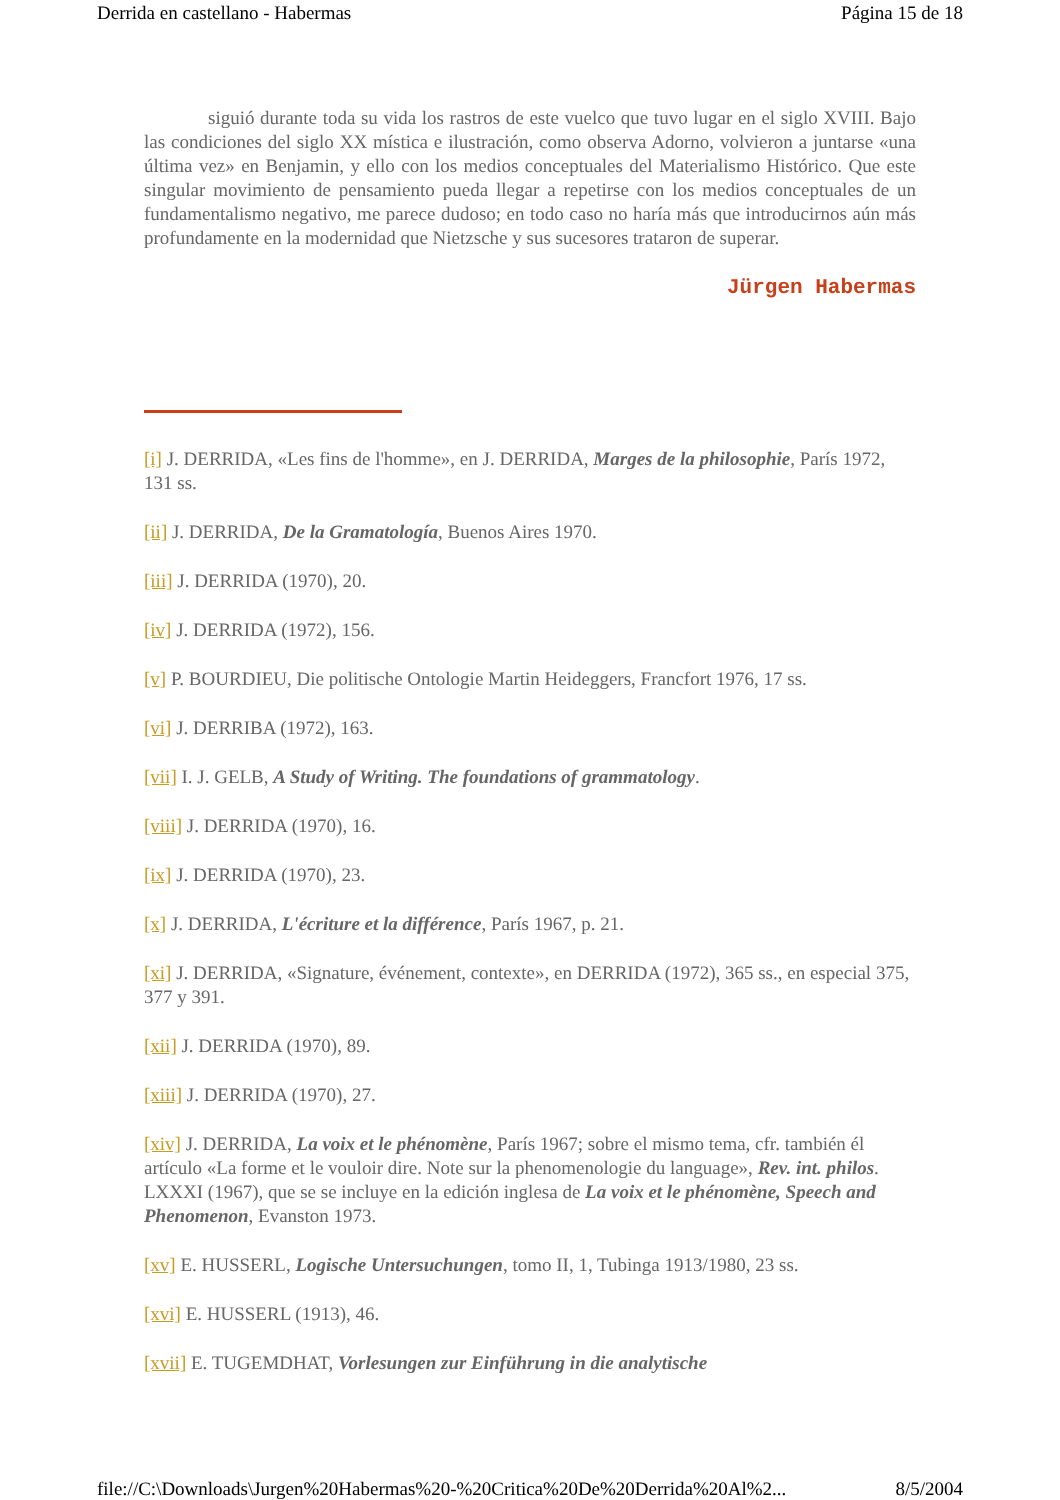Derrida en castellano - Habermas Página 15 de 18
siguió durante toda su vida los rastros de este vuelco que tuvo lugar en el siglo XVIII. Bajo las condiciones del siglo XX mística e ilustración, como observa Adorno, volvieron a juntarse «una última vez» en Benjamin, y ello con los medios conceptuales del Materialismo Histórico. Que este singular movimiento de pensamiento pueda llegar a repetirse con los medios conceptuales de un fundamentalismo negativo, me parece dudoso; en todo caso no haría más que introducirnos aún más profundamente en la modernidad que Nietzsche y sus sucesores trataron de superar.
Jürgen Habermas
[i] J. DERRIDA, «Les fins de l'homme», en J. DERRIDA, Marges de la philosophie, París 1972, 131 ss.
[ii] J. DERRIDA, De la Gramatología, Buenos Aires 1970.
[iii] J. DERRIDA (1970), 20.
[iv] J. DERRIDA (1972), 156.
[v] P. BOURDIEU, Die politische Ontologie Martin Heideggers, Francfort 1976, 17 ss.
[vi] J. DERRIBA (1972), 163.
[vii] I. J. GELB, A Study of Writing. The foundations of grammatology.
[viii] J. DERRIDA (1970), 16.
[ix] J. DERRIDA (1970), 23.
[x] J. DERRIDA, L'écriture et la différence, París 1967, p. 21.
[xi] J. DERRIDA, «Signature, événement, contexte», en DERRIDA (1972), 365 ss., en especial 375, 377 y 391.
[xii] J. DERRIDA (1970), 89.
[xiii] J. DERRIDA (1970), 27.
[xiv] J. DERRIDA, La voix et le phénomène, París 1967; sobre el mismo tema, cfr. también él artículo «La forme et le vouloir dire. Note sur la phenomenologie du language», Rev. int. philos. LXXXI (1967), que se se incluye en la edición inglesa de La voix et le phénomène, Speech and Phenomenon, Evanston 1973.
[xv] E. HUSSERL, Logische Untersuchungen, tomo II, 1, Tubinga 1913/1980, 23 ss.
[xvi] E. HUSSERL (1913), 46.
[xvii] E. TUGEMDHAT, Vorlesungen zur Einführung in die analytische
file://C:\Downloads\Jurgen%20Habermas%20-%20Critica%20De%20Derrida%20Al%2... 8/5/2004